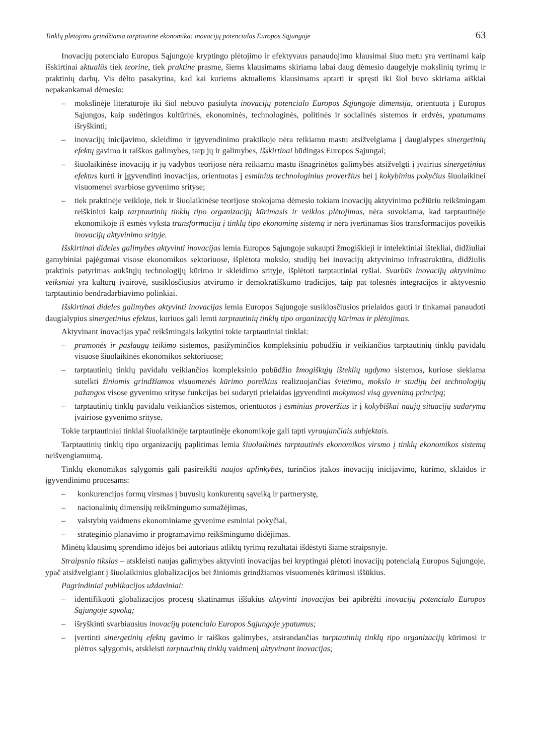Tinklų plėtojimu grindžiama tarptautinė ekonomika: inovacijų potencialas Europos Sąjungoje 63
Inovacijų potencialo Europos Sąjungoje kryptingo plėtojimo ir efektyvaus panaudojimo klausimai šiuo metu yra vertinami kaip išskirtinai aktualūs tiek teorine, tiek praktine prasme, šiems klausimams skiriama labai daug dėmesio daugelyje mokslinių tyrimų ir praktinių darbų. Vis dėlto pasakytina, kad kai kuriems aktualiems klausimams aptarti ir spręsti iki šiol buvo skiriama aiškiai nepakankamai dėmesio:
– mokslinėje literatūroje iki šiol nebuvo pasiūlyta inovacijų potencialo Europos Sąjungoje dimensija, orientuota į Europos Sąjungos, kaip sudėtingos kultūrinės, ekonominės, technologinės, politinės ir socialinės sistemos ir erdvės, ypatumams išryškinti;
– inovacijų inicijavimo, skleidimo ir įgyvendinimo praktikoje nėra reikiamu mastu atsižvelgiama į daugialypes sinergetinių efektų gavimo ir raiškos galimybes, tarp jų ir galimybes, išskirtinai būdingas Europos Sąjungai;
– šiuolaikinėse inovacijų ir jų vadybos teorijose nėra reikiamu mastu išnagrinėtos galimybės atsižvelgti į įvairius sinergetinius efektus kurti ir įgyvendinti inovacijas, orientuotas į esminius technologinius proveržius bei į kokybinius pokyčius šiuolaikinei visuomenei svarbiose gyvenimo srityse;
– tiek praktinėje veikloje, tiek ir šiuolaikinėse teorijose stokojama dėmesio tokiam inovacijų aktyvinimo požiūriu reikšmingam reiškiniui kaip tarptautinių tinklų tipo organizacijų kūrimasis ir veiklos plėtojimas, nėra suvokiama, kad tarptautinėje ekonomikoje iš esmės vyksta transformacija į tinklų tipo ekonominę sistemą ir nėra įvertinamas šios transformacijos poveikis inovacijų aktyvinimo srityje.
Išskirtinai dideles galimybes aktyvinti inovacijas lemia Europos Sąjungoje sukaupti žmogiškieji ir intelektiniai ištekliai, didžiuliai gamybiniai pajėgumai visose ekonomikos sektoriuose, išplėtota mokslo, studijų bei inovacijų aktyvinimo infrastruktūra, didžiulis praktinis patyrimas aukštųjų technologijų kūrimo ir skleidimo srityje, išplėtoti tarptautiniai ryšiai. Svarbūs inovacijų aktyvinimo veiksniai yra kultūrų įvairovė, susiklosčiusios atvirumo ir demokratiškumo tradicijos, taip pat tolesnės integracijos ir aktyvesnio tarptautinio bendradarbiavimo polinkiai.
Išskirtinai dideles galimybes aktyvinti inovacijas lemia Europos Sąjungoje susiklosčiusios prielaidos gauti ir tinkamai panaudoti daugialypius sinergetinius efektus, kuriuos gali lemti tarptautinių tinklų tipo organizacijų kūrimas ir plėtojimas.
Aktyvinant inovacijas ypač reikšmingais laikytini tokie tarptautiniai tinklai:
– pramonės ir paslaugų teikimo sistemos, pasižyminčios kompleksiniu pobūdžiu ir veikiančios tarptautinių tinklų pavidalu visuose šiuolaikinės ekonomikos sektoriuose;
– tarptautinių tinklų pavidalu veikiančios kompleksinio pobūdžio žmogiškųjų išteklių ugdymo sistemos, kuriose siekiama sutelkti žiniomis grindžiamos visuomenės kūrimo poreikius realizuojančias švietimo, mokslo ir studijų bei technologijų pažangos visose gyvenimo srityse funkcijas bei sudaryti prielaidas įgyvendinti mokymosi visą gyvenimą principą;
– tarptautinių tinklų pavidalu veikiančios sistemos, orientuotos į esminius proveržius ir į kokybiškai naujų situacijų sudarymą įvairiose gyvenimo srityse.
Tokie tarptautiniai tinklai šiuolaikinėje tarptautinėje ekonomikoje gali tapti vyraujančiais subjektais.
Tarptautinių tinklų tipo organizacijų paplitimas lemia šiuolaikinės tarptautinės ekonomikos virsmo į tinklų ekonomikos sistemą neišvengiamumą.
Tinklų ekonomikos sąlygomis gali pasireikšti naujos aplinkybės, turinčios įtakos inovacijų inicijavimo, kūrimo, sklaidos ir įgyvendinimo procesams:
– konkurencijos formų virsmas į buvusių konkurentų sąveiką ir partnerystę,
– nacionalinių dimensijų reikšmingumo sumažėjimas,
– valstybių vaidmens ekonominiame gyvenime esminiai pokyčiai,
– strateginio planavimo ir programavimo reikšmingumo didėjimas.
Minėtų klausimų sprendimo idėjos bei autoriaus atliktų tyrimų rezultatai išdėstyti šiame straipsnyje.
Straipsnio tikslas – atskleisti naujas galimybes aktyvinti inovacijas bei kryptingai plėtoti inovacijų potencialą Europos Sąjungoje, ypač atsižvelgiant į šiuolaikinius globalizacijos bei žiniomis grindžiamos visuomenės kūrimosi iššūkius.
Pagrindiniai publikacijos uždaviniai:
– identifikuoti globalizacijos procesų skatinamus iššūkius aktyvinti inovacijas bei apibrėžti inovacijų potencialo Europos Sąjungoje sąvoką;
– išryškinti svarbiausius inovacijų potencialo Europos Sąjungoje ypatumus;
– įvertinti sinergetinių efektų gavimo ir raiškos galimybes, atsirandančias tarptautinių tinklų tipo organizacijų kūrimosi ir plėtros sąlygomis, atskleisti tarptautinių tinklų vaidmenį aktyvinant inovacijas;